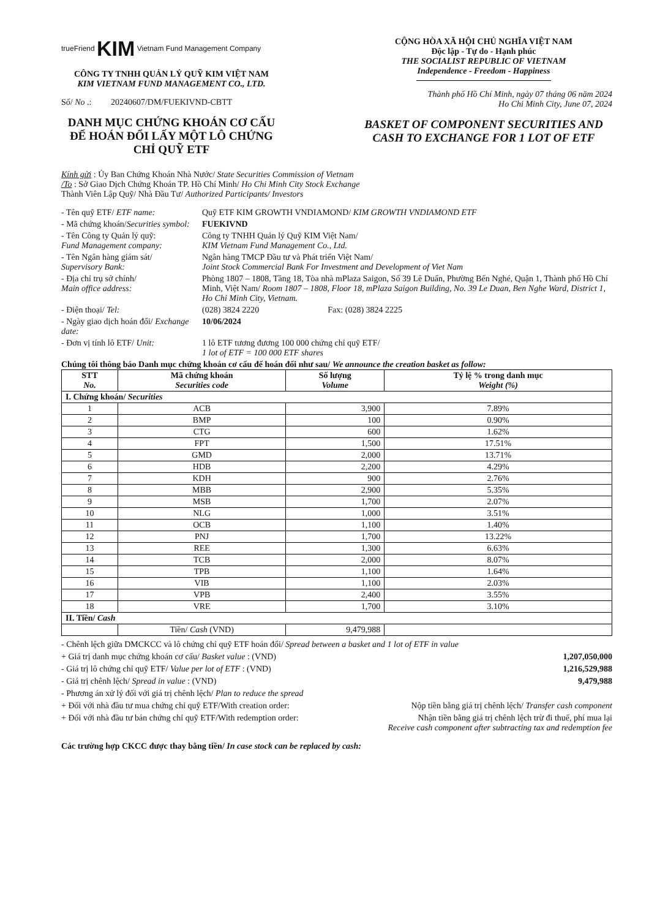trueFriend KIM Vietnam Fund Management Company
CÔNG TY TNHH QUẢN LÝ QUỸ KIM VIỆT NAM
KIM VIETNAM FUND MANAGEMENT CO., LTD.
Số/ No .: 20240607/DM/FUEKIVND-CBTT
DANH MỤC CHỨNG KHOÁN CƠ CẤU ĐỂ HOÁN ĐỔI LẤY MỘT LÔ CHỨNG CHỈ QUỸ ETF
CỘNG HÒA XÃ HỘI CHỦ NGHĨA VIỆT NAM
Độc lập - Tự do - Hạnh phúc
THE SOCIALIST REPUBLIC OF VIETNAM
Independence - Freedom - Happiness
Thành phố Hồ Chí Minh, ngày 07 tháng 06 năm 2024
Ho Chi Minh City, June 07, 2024
BASKET OF COMPONENT SECURITIES AND CASH TO EXCHANGE FOR 1 LOT OF ETF
Kính gửi : Ủy Ban Chứng Khoán Nhà Nước/ State Securities Commission of Vietnam
/To : Sở Giao Dịch Chứng Khoán TP. Hồ Chí Minh/ Ho Chi Minh City Stock Exchange
Thành Viên Lập Quỹ/ Nhà Đầu Tư/ Authorized Participants/ Investors
- Tên quỹ ETF/ ETF name: Quỹ ETF KIM GROWTH VNDIAMOND/ KIM GROWTH VNDIAMOND ETF
- Mã chứng khoán/Securities symbol:
FUEKIVND
- Tên Công ty Quản lý quỹ:
Fund Management company:
Công ty TNHH Quản lý Quỹ KIM Việt Nam/
KIM Vietnam Fund Management Co., Ltd.
- Tên Ngân hàng giám sát/
Supervisory Bank:
Ngân hàng TMCP Đầu tư và Phát triển Việt Nam/
Joint Stock Commercial Bank For Investment and Development of Viet Nam
- Địa chỉ trụ sở chính/
Main office address:
Phòng 1807 – 1808, Tầng 18, Tòa nhà mPlaza Saigon, Số 39 Lê Duẩn, Phường Bến Nghé, Quận 1, Thành phố Hồ Chí Minh, Việt Nam/ Room 1807 – 1808, Floor 18, mPlaza Saigon Building, No. 39 Le Duan, Ben Nghe Ward, District 1, Ho Chi Minh City, Vietnam.
- Điện thoại/ Tel: (028) 3824 2220 Fax: (028) 3824 2225
- Ngày giao dịch hoán đổi/ Exchange date:
10/06/2024
- Đơn vị tính lô ETF/ Unit: 1 lô ETF tương đương 100 000 chứng chỉ quỹ ETF/
1 lot of ETF = 100 000 ETF shares
Chúng tôi thông báo Danh mục chứng khoán cơ cấu để hoán đổi như sau/ We announce the creation basket as follow:
| STT No. | Mã chứng khoán Securities code | Số lượng Volume | Tỷ lệ % trong danh mục Weight (%) |
| --- | --- | --- | --- |
| I. Chứng khoán/ Securities | | | |
| 1 | ACB | 3,900 | 7.89% |
| 2 | BMP | 100 | 0.90% |
| 3 | CTG | 600 | 1.62% |
| 4 | FPT | 1,500 | 17.51% |
| 5 | GMD | 2,000 | 13.71% |
| 6 | HDB | 2,200 | 4.29% |
| 7 | KDH | 900 | 2.76% |
| 8 | MBB | 2,900 | 5.35% |
| 9 | MSB | 1,700 | 2.07% |
| 10 | NLG | 1,000 | 3.51% |
| 11 | OCB | 1,100 | 1.40% |
| 12 | PNJ | 1,700 | 13.22% |
| 13 | REE | 1,300 | 6.63% |
| 14 | TCB | 2,000 | 8.07% |
| 15 | TPB | 1,100 | 1.64% |
| 16 | VIB | 1,100 | 2.03% |
| 17 | VPB | 2,400 | 3.55% |
| 18 | VRE | 1,700 | 3.10% |
| II. Tiền/ Cash | | | |
| | Tiền/ Cash (VND) | 9,479,988 | |
- Chênh lệch giữa DMCKCC và lô chứng chỉ quỹ ETF hoán đổi/ Spread between a basket and 1 lot of ETF in value
+ Giá trị danh mục chứng khoán cơ cấu/ Basket value : (VND) 1,207,050,000
- Giá trị lô chứng chỉ quỹ ETF/ Value per lot of ETF : (VND) 1,216,529,988
- Giá trị chênh lệch/ Spread in value : (VND) 9,479,988
- Phương án xử lý đối với giá trị chênh lệch/ Plan to reduce the spread
+ Đối với nhà đầu tư mua chứng chỉ quỹ ETF/With creation order: Nộp tiền bằng giá trị chênh lệch/ Transfer cash component
+ Đối với nhà đầu tư bán chứng chỉ quỹ ETF/With redemption order: Nhận tiền bằng giá trị chênh lệch trừ đi thuế, phí mua lại
Receive cash component after subtracting tax and redemption fee
Các trường hợp CKCC được thay bằng tiền/ In case stock can be replaced by cash: